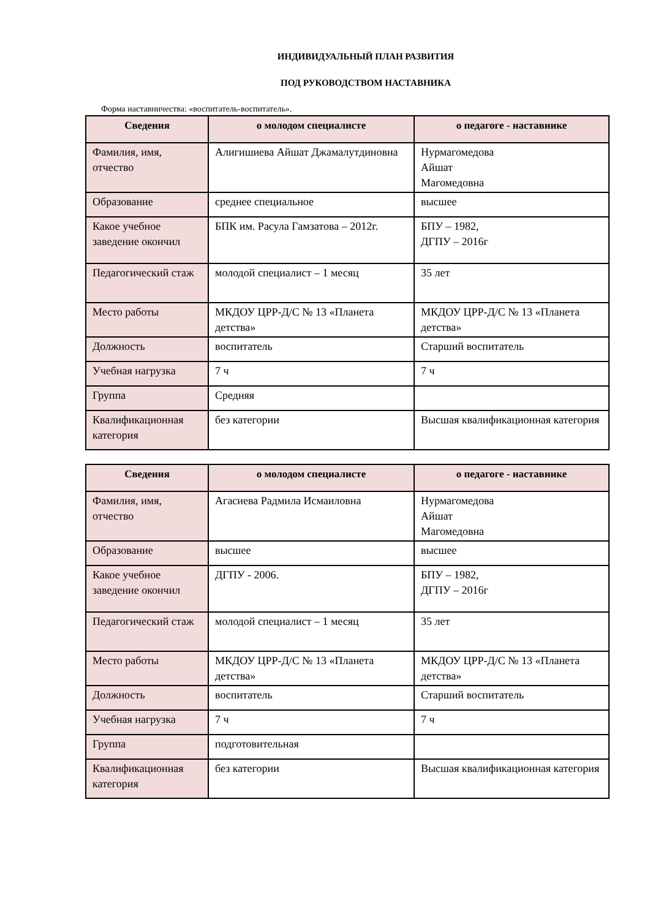ИНДИВИДУАЛЬНЫЙ ПЛАН РАЗВИТИЯ
ПОД РУКОВОДСТВОМ НАСТАВНИКА
Форма наставничества: «воспитатель-воспитатель».
| Сведения | о молодом специалисте | о педагоге - наставнике |
| --- | --- | --- |
| Фамилия, имя, отчество | Алигишиева Айшат Джамалутдиновна | Нурмагомедова Айшат Магомедовна |
| Образование | среднее специальное | высшее |
| Какое учебное заведение окончил | БПК им. Расула Гамзатова – 2012г. | БПУ – 1982, ДГПУ – 2016г |
| Педагогический стаж | молодой специалист – 1 месяц | 35 лет |
| Место работы | МКДОУ ЦРР-Д/С № 13 «Планета детства» | МКДОУ ЦРР-Д/С № 13 «Планета детства» |
| Должность | воспитатель | Старший воспитатель |
| Учебная нагрузка | 7 ч | 7 ч |
| Группа | Средняя | |
| Квалификационная категория | без категории | Высшая квалификационная категория |
| Сведения | о молодом специалисте | о педагоге - наставнике |
| --- | --- | --- |
| Фамилия, имя, отчество | Агасиева Радмила Исмаиловна | Нурмагомедова Айшат Магомедовна |
| Образование | высшее | высшее |
| Какое учебное заведение окончил | ДГПУ - 2006. | БПУ – 1982, ДГПУ – 2016г |
| Педагогический стаж | молодой специалист – 1 месяц | 35 лет |
| Место работы | МКДОУ ЦРР-Д/С № 13 «Планета детства» | МКДОУ ЦРР-Д/С № 13 «Планета детства» |
| Должность | воспитатель | Старший воспитатель |
| Учебная нагрузка | 7 ч | 7 ч |
| Группа | подготовительная | |
| Квалификационная категория | без категории | Высшая квалификационная категория |